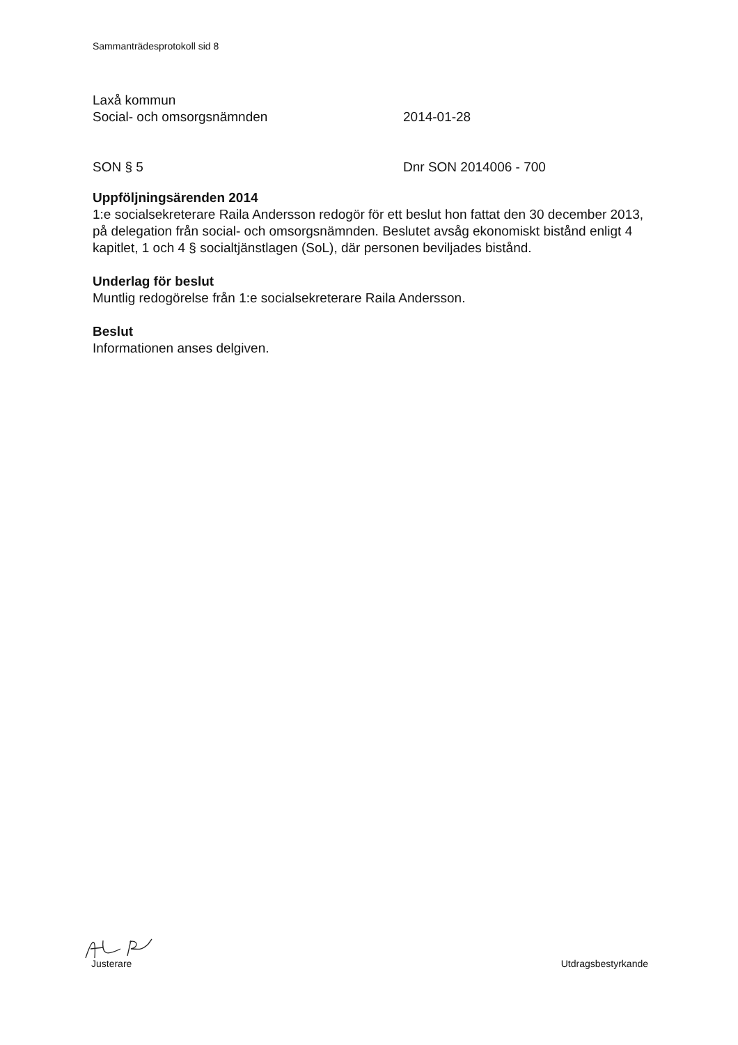Sammanträdesprotokoll sid 8
Laxå kommun
Social- och omsorgsnämnden 2014-01-28
SON § 5 Dnr SON 2014006 - 700
Uppföljningsärenden 2014
1:e socialsekreterare Raila Andersson redogör för ett beslut hon fattat den 30 december 2013, på delegation från social- och omsorgsnämnden. Beslutet avsåg ekonomiskt bistånd enligt 4 kapitlet, 1 och 4 § socialtjänstlagen (SoL), där personen beviljades bistånd.
Underlag för beslut
Muntlig redogörelse från 1:e socialsekreterare Raila Andersson.
Beslut
Informationen anses delgiven.
Justerare Utdragsbestyrkande